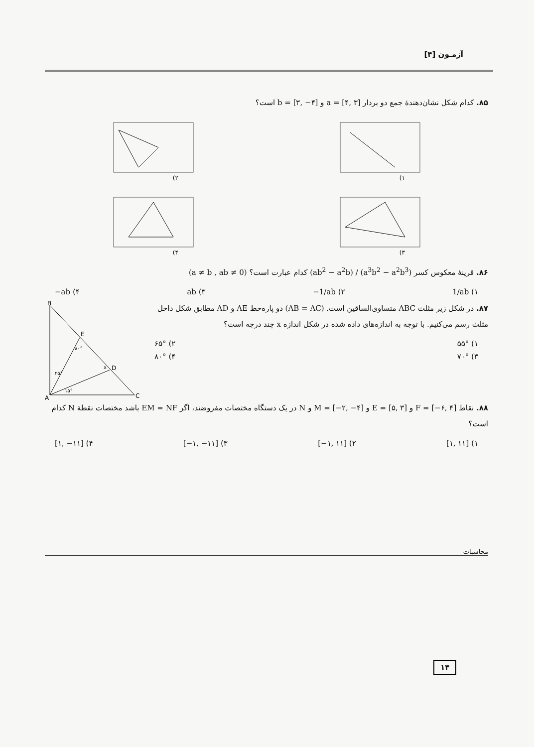آزمـون [۴]
۸۵. کدام شکل نشان‌دهندهٔ جمع دو بردار a = [۴, ۳] و b = [۳, −۴] است؟
۱)
۲)
۳)
۴)
۸۶. قرینهٔ معکوس کسر (ab<sup>2</sup> − a<sup>2</sup>b) / (a<sup>3</sup>b<sup>2</sup> − a<sup>2</sup>b<sup>3</sup>) کدام عبارت است؟ (a ≠ b , ab ≠ 0)
۱) 1/ab ۲) −1/ab ۳) ab ۴) −ab
۸۷. در شکل زیر مثلث ABC متساوی‌الساقین است. (AB = AC) دو پاره‌خط AE و AD مطابق شکل داخل مثلث رسم می‌کنیم. با توجه به اندازه‌های داده شده در شکل اندازه x چند درجه است؟
۱) ۵۵° ۲) ۶۵°
۳) ۷۰° ۴) ۸۰°
B
E
D
A
C
۸۰°
۲۵°
۱۵°
x
۸۸. نقاط F = [−۶, ۴] و E = [۵, ۳] و M = [−۲, −۴] و N در یک دستگاه مختصات مفروضند، اگر EM = NF باشد مختصات نقطهٔ N کدام است؟
۱) [۱, ۱۱] ۲) [−۱, ۱۱] ۳) [−۱, −۱۱] ۴) [۱, −۱۱]
محاسبات
۱۴